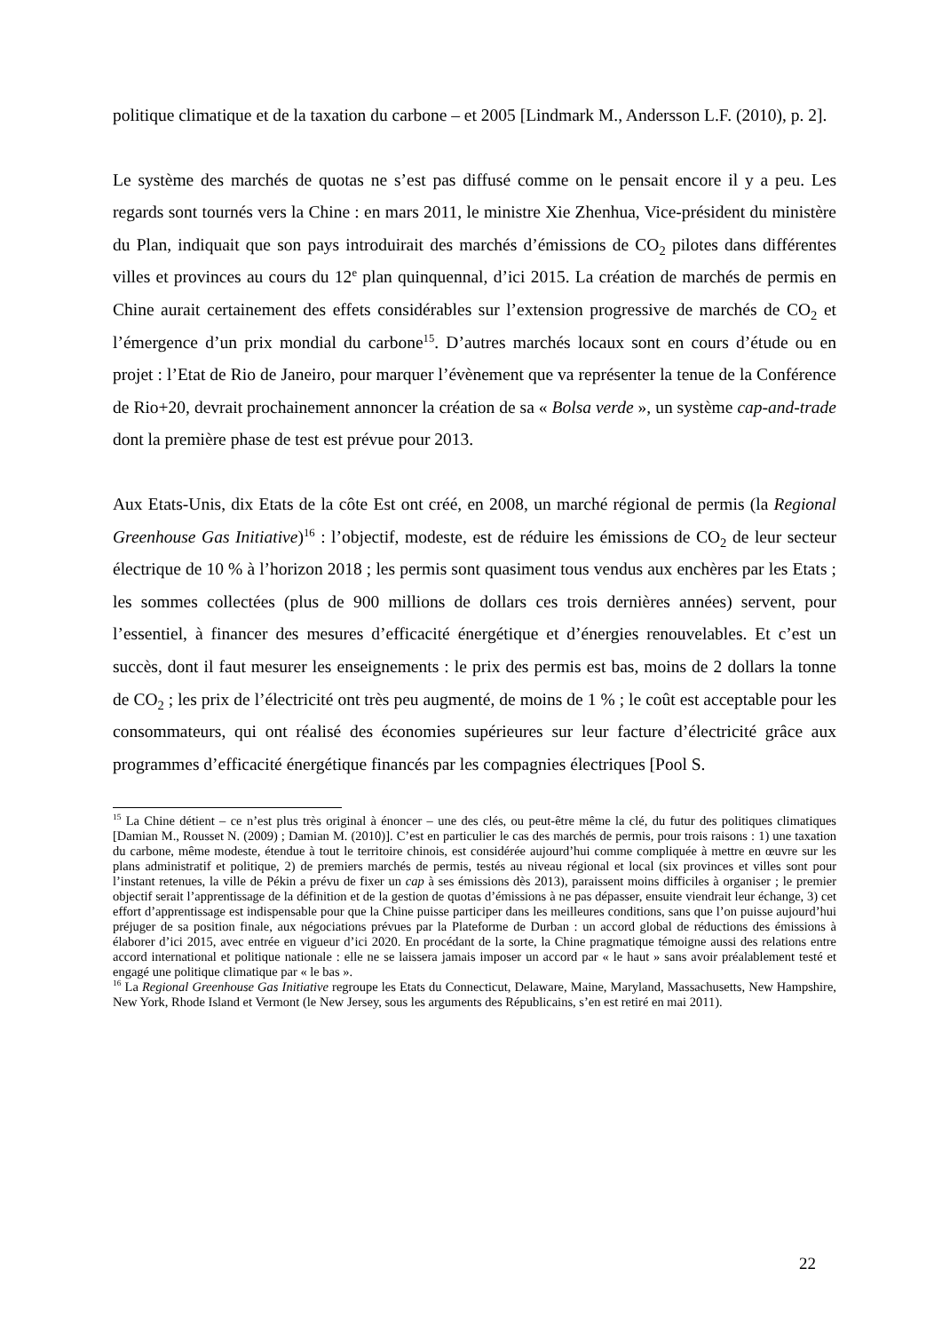politique climatique et de la taxation du carbone – et 2005 [Lindmark M., Andersson L.F. (2010), p. 2].
Le système des marchés de quotas ne s’est pas diffusé comme on le pensait encore il y a peu. Les regards sont tournés vers la Chine : en mars 2011, le ministre Xie Zhenhua, Vice-président du ministère du Plan, indiquait que son pays introduirait des marchés d’émissions de CO<sub>2</sub> pilotes dans différentes villes et provinces au cours du 12<sup>e</sup> plan quinquennal, d’ici 2015. La création de marchés de permis en Chine aurait certainement des effets considérables sur l’extension progressive de marchés de CO<sub>2</sub> et l’émergence d’un prix mondial du carbone<sup>15</sup>. D’autres marchés locaux sont en cours d’étude ou en projet : l’Etat de Rio de Janeiro, pour marquer l’évènement que va représenter la tenue de la Conférence de Rio+20, devrait prochainement annoncer la création de sa « Bolsa verde », un système cap-and-trade dont la première phase de test est prévue pour 2013.
Aux Etats-Unis, dix Etats de la côte Est ont créé, en 2008, un marché régional de permis (la Regional Greenhouse Gas Initiative)<sup>16</sup> : l’objectif, modeste, est de réduire les émissions de CO<sub>2</sub> de leur secteur électrique de 10 % à l’horizon 2018 ; les permis sont quasiment tous vendus aux enchères par les Etats ; les sommes collectées (plus de 900 millions de dollars ces trois dernières années) servent, pour l’essentiel, à financer des mesures d’efficacité énergétique et d’énergies renouvelables. Et c’est un succès, dont il faut mesurer les enseignements : le prix des permis est bas, moins de 2 dollars la tonne de CO<sub>2</sub> ; les prix de l’électricité ont très peu augmenté, de moins de 1 % ; le coût est acceptable pour les consommateurs, qui ont réalisé des économies supérieures sur leur facture d’électricité grâce aux programmes d’efficacité énergétique financés par les compagnies électriques [Pool S.
<sup>15</sup> La Chine détient – ce n’est plus très original à énoncer – une des clés, ou peut-être même la clé, du futur des politiques climatiques [Damian M., Rousset N. (2009) ; Damian M. (2010)]. C’est en particulier le cas des marchés de permis, pour trois raisons : 1) une taxation du carbone, même modeste, étendue à tout le territoire chinois, est considérée aujourd’hui comme compliquée à mettre en œuvre sur les plans administratif et politique, 2) de premiers marchés de permis, testés au niveau régional et local (six provinces et villes sont pour l’instant retenues, la ville de Pékin a prévu de fixer un cap à ses émissions dès 2013), paraissent moins difficiles à organiser ; le premier objectif serait l’apprentissage de la définition et de la gestion de quotas d’émissions à ne pas dépasser, ensuite viendrait leur échange, 3) cet effort d’apprentissage est indispensable pour que la Chine puisse participer dans les meilleures conditions, sans que l’on puisse aujourd’hui préjuger de sa position finale, aux négociations prévues par la Plateforme de Durban : un accord global de réductions des émissions à élaborer d’ici 2015, avec entrée en vigueur d’ici 2020. En procédant de la sorte, la Chine pragmatique témoigne aussi des relations entre accord international et politique nationale : elle ne se laissera jamais imposer un accord par « le haut » sans avoir préalablement testé et engagé une politique climatique par « le bas ».
<sup>16</sup> La Regional Greenhouse Gas Initiative regroupe les Etats du Connecticut, Delaware, Maine, Maryland, Massachusetts, New Hampshire, New York, Rhode Island et Vermont (le New Jersey, sous les arguments des Républicains, s’en est retiré en mai 2011).
22